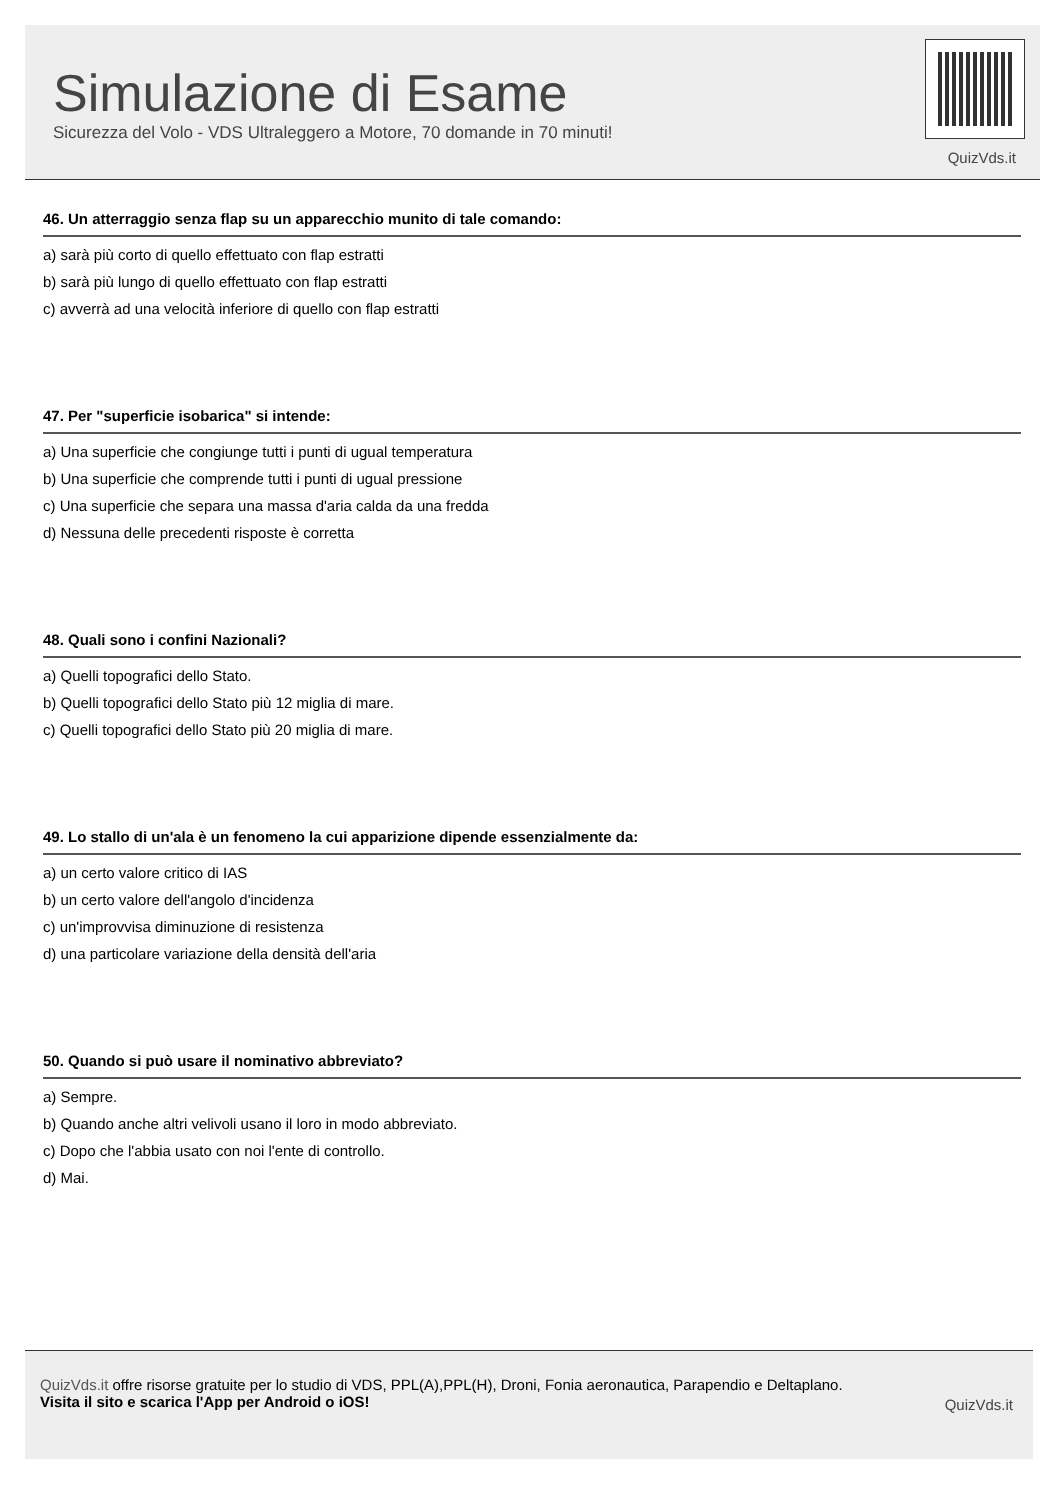Simulazione di Esame
Sicurezza del Volo - VDS Ultraleggero a Motore, 70 domande in 70 minuti!
QuizVds.it
46. Un atterraggio senza flap su un apparecchio munito di tale comando:
a) sarà più corto di quello effettuato con flap estratti
b) sarà più lungo di quello effettuato con flap estratti
c) avverrà ad una velocità inferiore di quello con flap estratti
47. Per "superficie isobarica" si intende:
a) Una superficie che congiunge tutti i punti di ugual temperatura
b) Una superficie che comprende tutti i punti di ugual pressione
c) Una superficie che separa una massa d'aria calda da una fredda
d) Nessuna delle precedenti risposte è corretta
48. Quali sono i confini Nazionali?
a) Quelli topografici dello Stato.
b) Quelli topografici dello Stato più 12 miglia di mare.
c) Quelli topografici dello Stato più 20 miglia di mare.
49. Lo stallo di un'ala è un fenomeno la cui apparizione dipende essenzialmente da:
a) un certo valore critico di IAS
b) un certo valore dell'angolo d'incidenza
c) un'improvvisa diminuzione di resistenza
d) una particolare variazione della densità dell'aria
50. Quando si può usare il nominativo abbreviato?
a) Sempre.
b) Quando anche altri velivoli usano il loro in modo abbreviato.
c) Dopo che l'abbia usato con noi l'ente di controllo.
d) Mai.
QuizVds.it offre risorse gratuite per lo studio di VDS, PPL(A),PPL(H), Droni, Fonia aeronautica, Parapendio e Deltaplano.
Visita il sito e scarica l'App per Android o iOS!
QuizVds.it